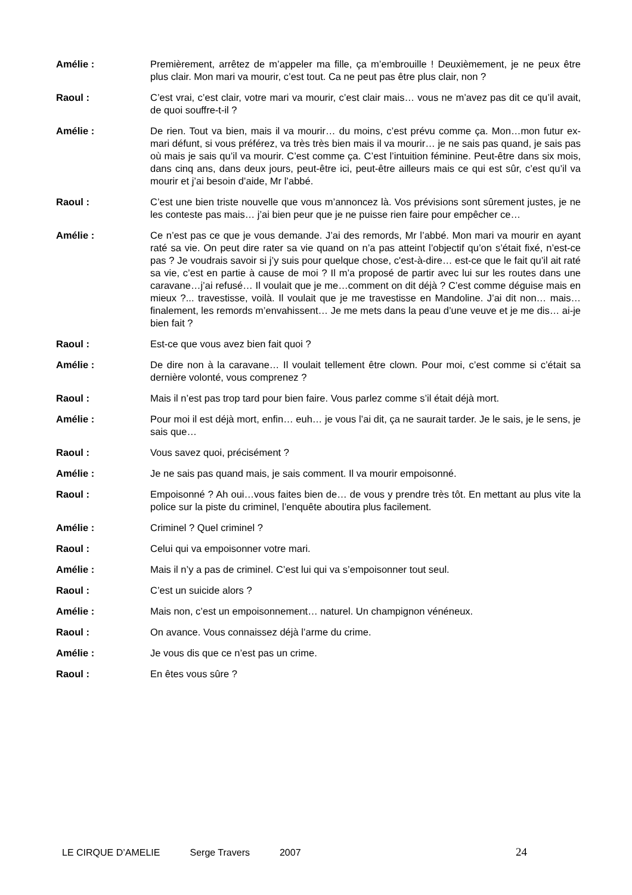Amélie : Premièrement, arrêtez de m’appeler ma fille, ça m’embrouille ! Deuxièmement, je ne peux être plus clair. Mon mari va mourir, c’est tout. Ca ne peut pas être plus clair, non ?
Raoul : C’est vrai, c’est clair, votre mari va mourir, c’est clair mais… vous ne m’avez pas dit ce qu’il avait, de quoi souffre-t-il ?
Amélie : De rien. Tout va bien, mais il va mourir… du moins, c’est prévu comme ça. Mon…mon futur ex-mari défunt, si vous préférez, va très très bien mais il va mourir… je ne sais pas quand, je sais pas où mais je sais qu’il va mourir. C’est comme ça. C’est l’intuition féminine. Peut-être dans six mois, dans cinq ans, dans deux jours, peut-être ici, peut-être ailleurs mais ce qui est sûr, c’est qu’il va mourir et j’ai besoin d’aide, Mr l’abbé.
Raoul : C’est une bien triste nouvelle que vous m’annoncez là. Vos prévisions sont sûrement justes, je ne les conteste pas mais… j’ai bien peur que je ne puisse rien faire pour empêcher ce…
Amélie : Ce n’est pas ce que je vous demande. J’ai des remords, Mr l’abbé. Mon mari va mourir en ayant raté sa vie. On peut dire rater sa vie quand on n’a pas atteint l’objectif qu’on s’était fixé, n’est-ce pas ? Je voudrais savoir si j’y suis pour quelque chose, c'est-à-dire… est-ce que le fait qu’il ait raté sa vie, c’est en partie à cause de moi ? Il m’a proposé de partir avec lui sur les routes dans une caravane…j’ai refusé… Il voulait que je me…comment on dit déjà ? C’est comme déguise mais en mieux ?... travestisse, voilà. Il voulait que je me travestisse en Mandoline. J’ai dit non… mais… finalement, les remords m’envahissent… Je me mets dans la peau d’une veuve et je me dis… ai-je bien fait ?
Raoul : Est-ce que vous avez bien fait quoi ?
Amélie : De dire non à la caravane… Il voulait tellement être clown. Pour moi, c’est comme si c’était sa dernière volonté, vous comprenez ?
Raoul : Mais il n’est pas trop tard pour bien faire. Vous parlez comme s’il était déjà mort.
Amélie : Pour moi il est déjà mort, enfin… euh… je vous l’ai dit, ça ne saurait tarder. Je le sais, je le sens, je sais que…
Raoul : Vous savez quoi, précisément ?
Amélie : Je ne sais pas quand mais, je sais comment. Il va mourir empoisonné.
Raoul : Empoisonné ? Ah oui…vous faites bien de… de vous y prendre très tôt. En mettant au plus vite la police sur la piste du criminel, l’enquête aboutira plus facilement.
Amélie : Criminel ? Quel criminel ?
Raoul : Celui qui va empoisonner votre mari.
Amélie : Mais il n’y a pas de criminel. C’est lui qui va s’empoisonner tout seul.
Raoul : C’est un suicide alors ?
Amélie : Mais non, c’est un empoisonnement… naturel. Un champignon vénéneux.
Raoul : On avance. Vous connaissez déjà l’arme du crime.
Amélie : Je vous dis que ce n’est pas un crime.
Raoul : En êtes vous sûre ?
LE CIRQUE D’AMELIE Serge Travers 2007 24